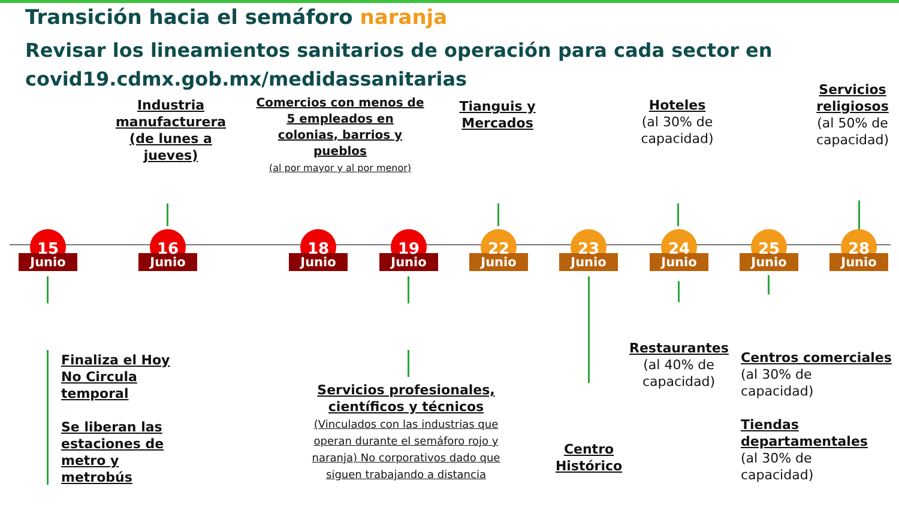Transición hacia el semáforo naranja
Revisar los lineamientos sanitarios de operación para cada sector en
covid19.cdmx.gob.mx/medidassanitarias
Industria manufacturera (de lunes a jueves)
Comercios con menos de 5 empleados en colonias, barrios y pueblos
(al por mayor y al por menor)
Tianguis y Mercados
Hoteles
(al 30% de capacidad)
Servicios religiosos
(al 50% de capacidad)
15
Junio
16
Junio
18
Junio
19
Junio
22
Junio
23
Junio
24
Junio
25
Junio
28
Junio
Finaliza el Hoy
No Circula
temporal
Se liberan las
estaciones de
metro y
metrobús
Servicios profesionales, científicos y técnicos
(Vinculados con las industrias que operan durante el semáforo rojo y naranja) No corporativos dado que siguen trabajando a distancia
Centro Histórico
Restaurantes
(al 40% de capacidad)
Centros comerciales
(al 30% de
capacidad)
Tiendas
departamentales
(al 30% de
capacidad)